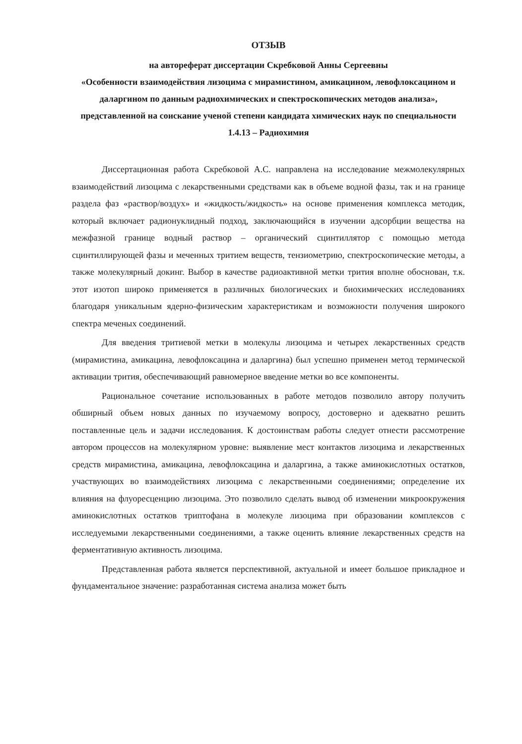ОТЗЫВ
на автореферат диссертации Скребковой Анны Сергеевны
«Особенности взаимодействия лизоцима с мирамистином, амикацином, левофлоксацином и даларгином по данным радиохимических и спектроскопических методов анализа», представленной на соискание ученой степени кандидата химических наук по специальности 1.4.13 – Радиохимия
Диссертационная работа Скребковой А.С. направлена на исследование межмолекулярных взаимодействий лизоцима с лекарственными средствами как в объеме водной фазы, так и на границе раздела фаз «раствор/воздух» и «жидкость/жидкость» на основе применения комплекса методик, который включает радионуклидный подход, заключающийся в изучении адсорбции вещества на межфазной границе водный раствор – органический сцинтиллятор с помощью метода сцинтиллирующей фазы и меченных тритием веществ, тензиометрию, спектроскопические методы, а также молекулярный докинг. Выбор в качестве радиоактивной метки трития вполне обоснован, т.к. этот изотоп широко применяется в различных биологических и биохимических исследованиях благодаря уникальным ядерно-физическим характеристикам и возможности получения широкого спектра меченых соединений.
Для введения тритиевой метки в молекулы лизоцима и четырех лекарственных средств (мирамистина, амикацина, левофлоксацина и даларгина) был успешно применен метод термической активации трития, обеспечивающий равномерное введение метки во все компоненты.
Рациональное сочетание использованных в работе методов позволило автору получить обширный объем новых данных по изучаемому вопросу, достоверно и адекватно решить поставленные цель и задачи исследования. К достоинствам работы следует отнести рассмотрение автором процессов на молекулярном уровне: выявление мест контактов лизоцима и лекарственных средств мирамистина, амикацина, левофлоксацина и даларгина, а также аминокислотных остатков, участвующих во взаимодействиях лизоцима с лекарственными соединениями; определение их влияния на флуоресценцию лизоцима. Это позволило сделать вывод об изменении микроокружения аминокислотных остатков триптофана в молекуле лизоцима при образовании комплексов с исследуемыми лекарственными соединениями, а также оценить влияние лекарственных средств на ферментативную активность лизоцима.
Представленная работа является перспективной, актуальной и имеет большое прикладное и фундаментальное значение: разработанная система анализа может быть